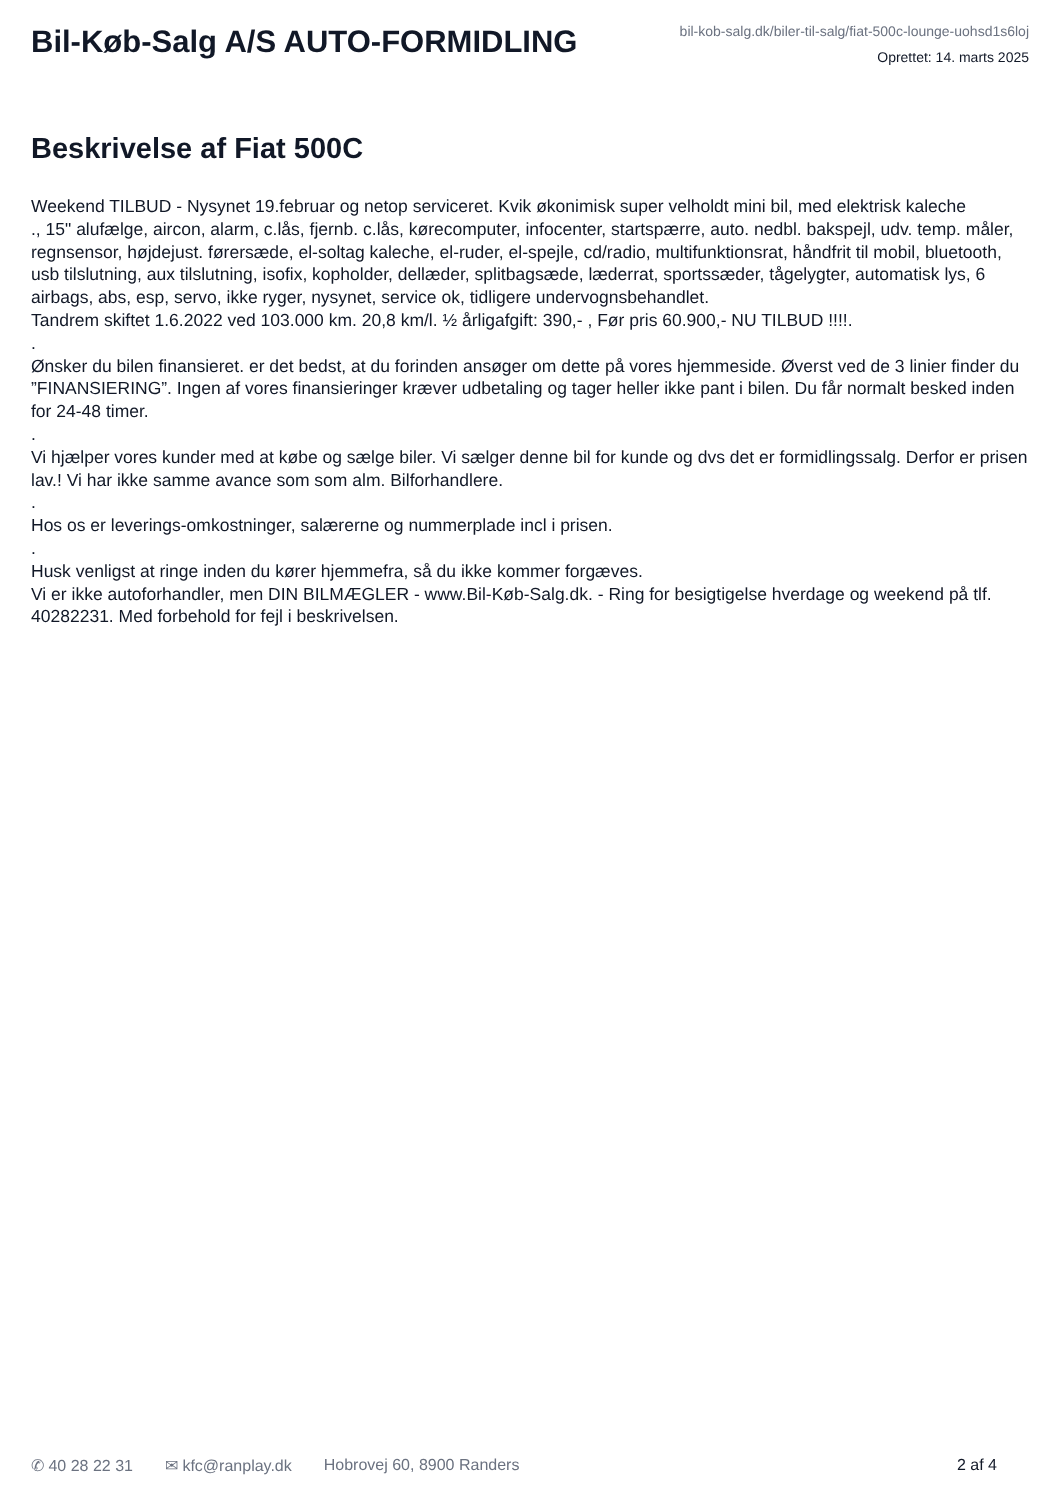Bil-Køb-Salg A/S AUTO-FORMIDLING
bil-kob-salg.dk/biler-til-salg/fiat-500c-lounge-uohsd1s6loj
Oprettet: 14. marts 2025
Beskrivelse af Fiat 500C
Weekend TILBUD - Nysynet 19.februar og netop serviceret. Kvik økonimisk super velholdt mini bil, med elektrisk kaleche
., 15" alufælge, aircon, alarm, c.lås, fjernb. c.lås, kørecomputer, infocenter, startspærre, auto. nedbl. bakspejl, udv. temp. måler, regnsensor, højdejust. førersæde, el-soltag kaleche, el-ruder, el-spejle, cd/radio, multifunktionsrat, håndfrit til mobil, bluetooth, usb tilslutning, aux tilslutning, isofix, kopholder, dellæder, splitbagsæde, læderrat, sportssæder, tågelygter, automatisk lys, 6 airbags, abs, esp, servo, ikke ryger, nysynet, service ok, tidligere undervognsbehandlet.
Tandrem skiftet 1.6.2022 ved 103.000 km. 20,8 km/l. ½ årligafgift: 390,- , Før pris 60.900,- NU TILBUD !!!!.
.
Ønsker du bilen finansieret. er det bedst, at du forinden ansøger om dette på vores hjemmeside. Øverst ved de 3 linier finder du ”FINANSIERING”. Ingen af vores finansieringer kræver udbetaling og tager heller ikke pant i bilen. Du får normalt besked inden for 24-48 timer.
.
Vi hjælper vores kunder med at købe og sælge biler. Vi sælger denne bil for kunde og dvs det er formidlingssalg. Derfor er prisen lav.! Vi har ikke samme avance som som alm. Bilforhandlere.
.
Hos os er leverings-omkostninger, salærerne og nummerplade incl i prisen.
.
Husk venligst at ringe inden du kører hjemmefra, så du ikke kommer forgæves.
Vi er ikke autoforhandler, men DIN BILMÆGLER - www.Bil-Køb-Salg.dk. - Ring for besigtigelse hverdage og weekend på tlf. 40282231. Med forbehold for fejl i beskrivelsen.
✆ 40 28 22 31 ✉ kfc@ranplay.dk Hobrovej 60, 8900 Randers 2 af 4